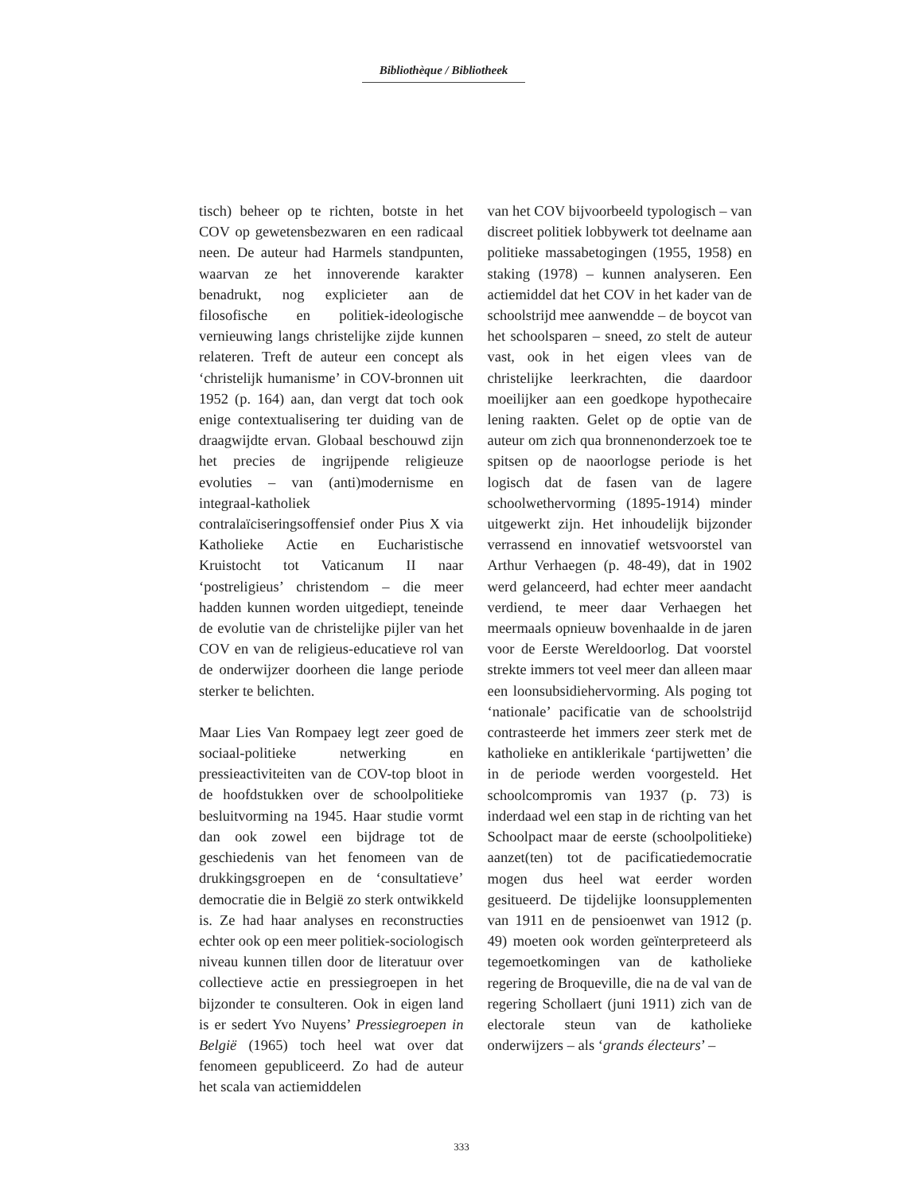Bibliothèque / Bibliotheek
tisch) beheer op te richten, botste in het COV op gewetensbezwaren en een radicaal neen. De auteur had Harmels standpunten, waarvan ze het innoverende karakter benadrukt, nog explicieter aan de filosofische en politiek-ideologische vernieuwing langs christelijke zijde kunnen relateren. Treft de auteur een concept als ‘christelijk humanisme’ in COV-bronnen uit 1952 (p. 164) aan, dan vergt dat toch ook enige contextualisering ter duiding van de draagwijdte ervan. Globaal beschouwd zijn het precies de ingrijpende religieuze evoluties – van (anti)modernisme en integraal-katholiek contralaïciseringsoffensief onder Pius X via Katholieke Actie en Eucharistische Kruistocht tot Vaticanum II naar ‘postreligieus’ christendom – die meer hadden kunnen worden uitgediept, teneinde de evolutie van de christelijke pijler van het COV en van de religieus-educatieve rol van de onderwijzer doorheen die lange periode sterker te belichten.
Maar Lies Van Rompaey legt zeer goed de sociaal-politieke netwerking en pressieactiviteiten van de COV-top bloot in de hoofdstukken over de schoolpolitieke besluitvorming na 1945. Haar studie vormt dan ook zowel een bijdrage tot de geschiedenis van het fenomeen van de drukkingsgroepen en de ‘consultatieve’ democratie die in België zo sterk ontwikkeld is. Ze had haar analyses en reconstructies echter ook op een meer politiek-sociologisch niveau kunnen tillen door de literatuur over collectieve actie en pressiegroepen in het bijzonder te consulteren. Ook in eigen land is er sedert Yvo Nuyens’ Pressiegroepen in België (1965) toch heel wat over dat fenomeen gepubliceerd. Zo had de auteur het scala van actiemiddelen
van het COV bijvoorbeeld typologisch – van discreet politiek lobbywerk tot deelname aan politieke massabetogingen (1955, 1958) en staking (1978) – kunnen analyseren. Een actiemiddel dat het COV in het kader van de schoolstrijd mee aanwendde – de boycot van het schoolsparen – sneed, zo stelt de auteur vast, ook in het eigen vlees van de christelijke leerkrachten, die daardoor moeilijker aan een goedkope hypothecaire lening raakten. Gelet op de optie van de auteur om zich qua bronnenonderzoek toe te spitsen op de naoorlogse periode is het logisch dat de fasen van de lagere schoolwethervorming (1895-1914) minder uitgewerkt zijn. Het inhoudelijk bijzonder verrassend en innovatief wetsvoorstel van Arthur Verhaegen (p. 48-49), dat in 1902 werd gelanceerd, had echter meer aandacht verdiend, te meer daar Verhaegen het meermaals opnieuw bovenhaalde in de jaren voor de Eerste Wereldoorlog. Dat voorstel strekte immers tot veel meer dan alleen maar een loonsubsidiehervorming. Als poging tot ‘nationale’ pacificatie van de schoolstrijd contrasteerde het immers zeer sterk met de katholieke en antiklerikale ‘partijwetten’ die in de periode werden voorgesteld. Het schoolcompromis van 1937 (p. 73) is inderdaad wel een stap in de richting van het Schoolpact maar de eerste (schoolpolitieke) aanzet(ten) tot de pacificatiedemocratie mogen dus heel wat eerder worden gesitueerd. De tijdelijke loonsupplementen van 1911 en de pensioenwet van 1912 (p. 49) moeten ook worden geïnterpreteerd als tegemoetkomingen van de katholieke regering de Broqueville, die na de val van de regering Schollaert (juni 1911) zich van de electorale steun van de katholieke onderwijzers – als ‘grands électeurs’ –
333